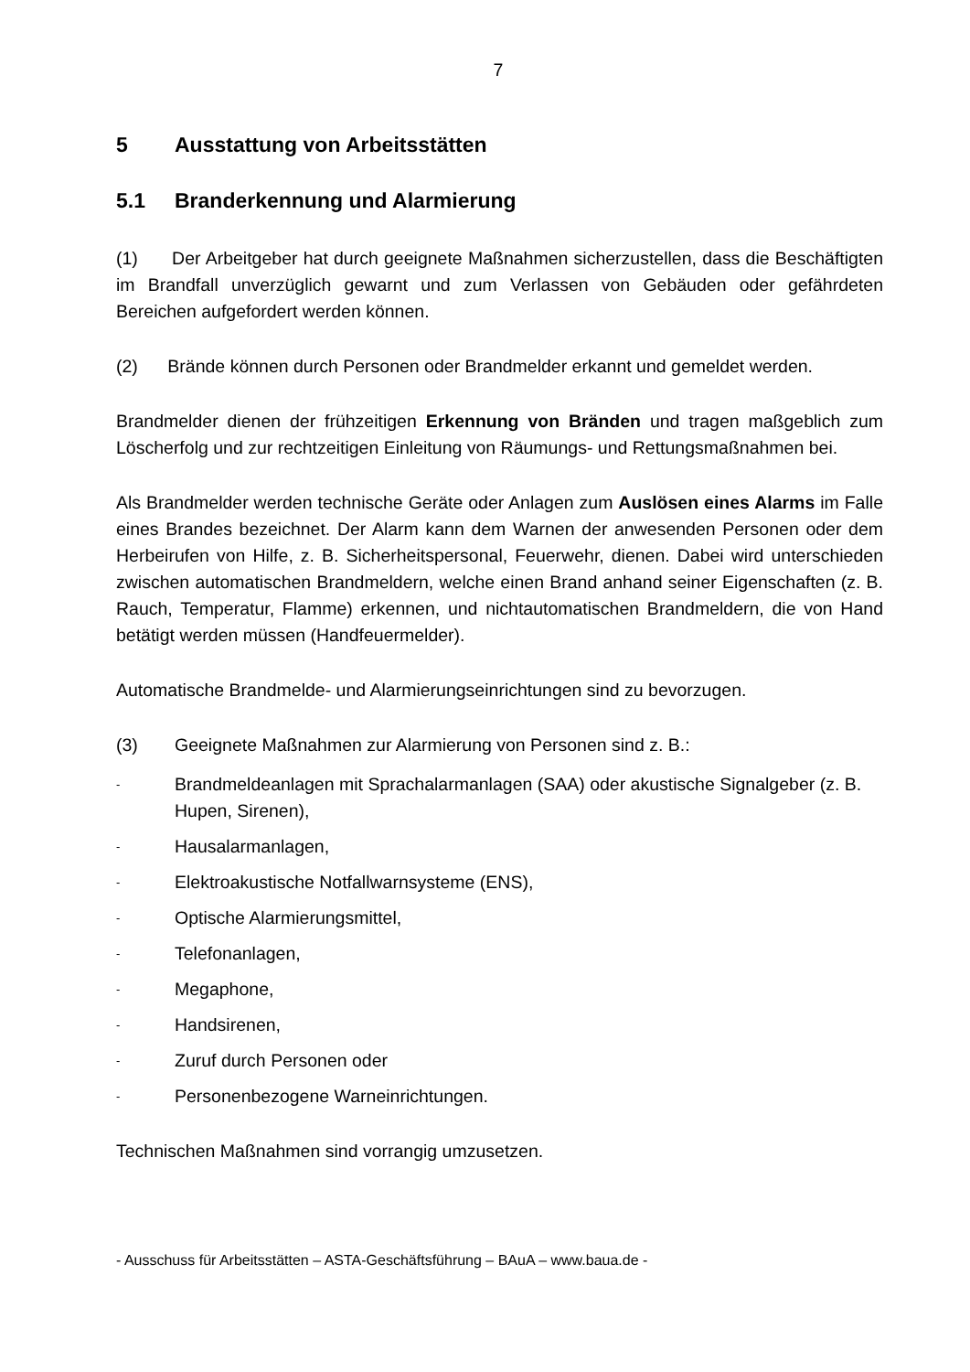7
5 Ausstattung von Arbeitsstätten
5.1 Branderkennung und Alarmierung
(1) Der Arbeitgeber hat durch geeignete Maßnahmen sicherzustellen, dass die Beschäftigten im Brandfall unverzüglich gewarnt und zum Verlassen von Gebäuden oder gefährdeten Bereichen aufgefordert werden können.
(2) Brände können durch Personen oder Brandmelder erkannt und gemeldet werden.
Brandmelder dienen der frühzeitigen Erkennung von Bränden und tragen maßgeblich zum Löscherfolg und zur rechtzeitigen Einleitung von Räumungs- und Rettungsmaßnahmen bei.
Als Brandmelder werden technische Geräte oder Anlagen zum Auslösen eines Alarms im Falle eines Brandes bezeichnet. Der Alarm kann dem Warnen der anwesenden Personen oder dem Herbeirufen von Hilfe, z. B. Sicherheitspersonal, Feuerwehr, dienen. Dabei wird unterschieden zwischen automatischen Brandmeldern, welche einen Brand anhand seiner Eigenschaften (z. B. Rauch, Temperatur, Flamme) erkennen, und nichtautomatischen Brandmeldern, die von Hand betätigt werden müssen (Handfeuermelder).
Automatische Brandmelde- und Alarmierungseinrichtungen sind zu bevorzugen.
(3) Geeignete Maßnahmen zur Alarmierung von Personen sind z. B.:
- Brandmeldeanlagen mit Sprachalarmanlagen (SAA) oder akustische Signalgeber (z. B. Hupen, Sirenen),
- Hausalarmanlagen,
- Elektroakustische Notfallwarnsysteme (ENS),
- Optische Alarmierungsmittel,
- Telefonanlagen,
- Megaphone,
- Handsirenen,
- Zuruf durch Personen oder
- Personenbezogene Warneinrichtungen.
Technischen Maßnahmen sind vorrangig umzusetzen.
- Ausschuss für Arbeitsstätten – ASTA-Geschäftsführung – BAuA – www.baua.de -